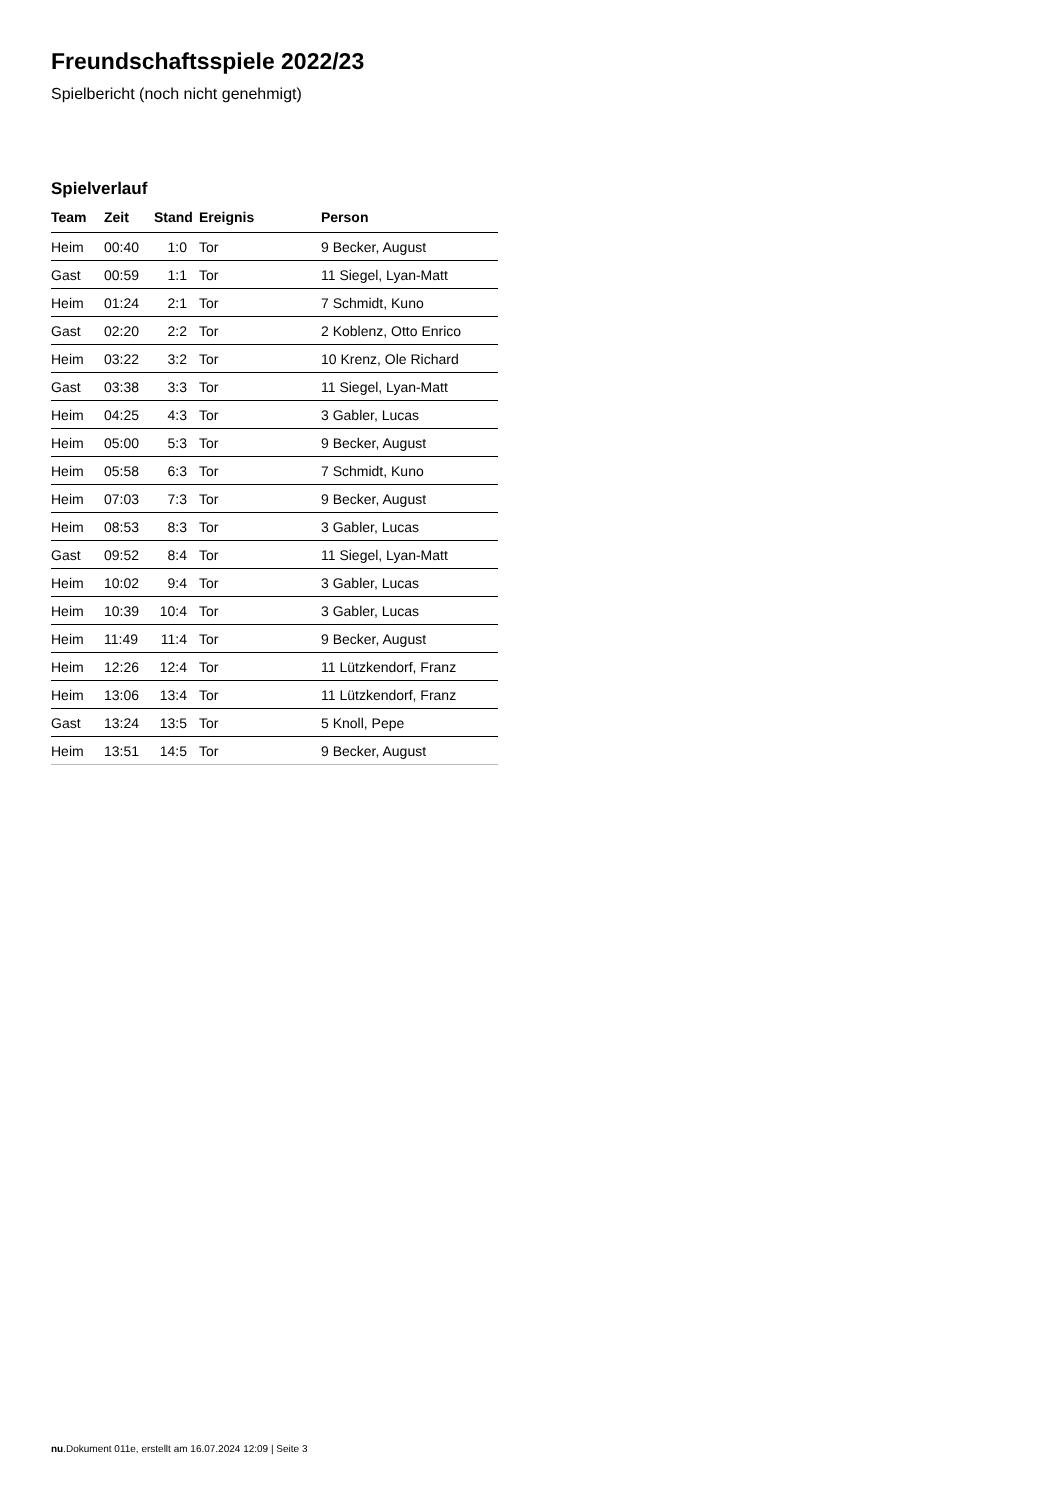Freundschaftsspiele 2022/23
Spielbericht (noch nicht genehmigt)
Spielverlauf
| Team | Zeit | Stand | Ereignis | Person |
| --- | --- | --- | --- | --- |
| Heim | 00:40 | 1:0 | Tor | 9 Becker, August |
| Gast | 00:59 | 1:1 | Tor | 11 Siegel, Lyan-Matt |
| Heim | 01:24 | 2:1 | Tor | 7 Schmidt, Kuno |
| Gast | 02:20 | 2:2 | Tor | 2 Koblenz, Otto Enrico |
| Heim | 03:22 | 3:2 | Tor | 10 Krenz, Ole Richard |
| Gast | 03:38 | 3:3 | Tor | 11 Siegel, Lyan-Matt |
| Heim | 04:25 | 4:3 | Tor | 3 Gabler, Lucas |
| Heim | 05:00 | 5:3 | Tor | 9 Becker, August |
| Heim | 05:58 | 6:3 | Tor | 7 Schmidt, Kuno |
| Heim | 07:03 | 7:3 | Tor | 9 Becker, August |
| Heim | 08:53 | 8:3 | Tor | 3 Gabler, Lucas |
| Gast | 09:52 | 8:4 | Tor | 11 Siegel, Lyan-Matt |
| Heim | 10:02 | 9:4 | Tor | 3 Gabler, Lucas |
| Heim | 10:39 | 10:4 | Tor | 3 Gabler, Lucas |
| Heim | 11:49 | 11:4 | Tor | 9 Becker, August |
| Heim | 12:26 | 12:4 | Tor | 11 Lützkendorf, Franz |
| Heim | 13:06 | 13:4 | Tor | 11 Lützkendorf, Franz |
| Gast | 13:24 | 13:5 | Tor | 5 Knoll, Pepe |
| Heim | 13:51 | 14:5 | Tor | 9 Becker, August |
nu.Dokument 011e, erstellt am 16.07.2024 12:09 | Seite 3